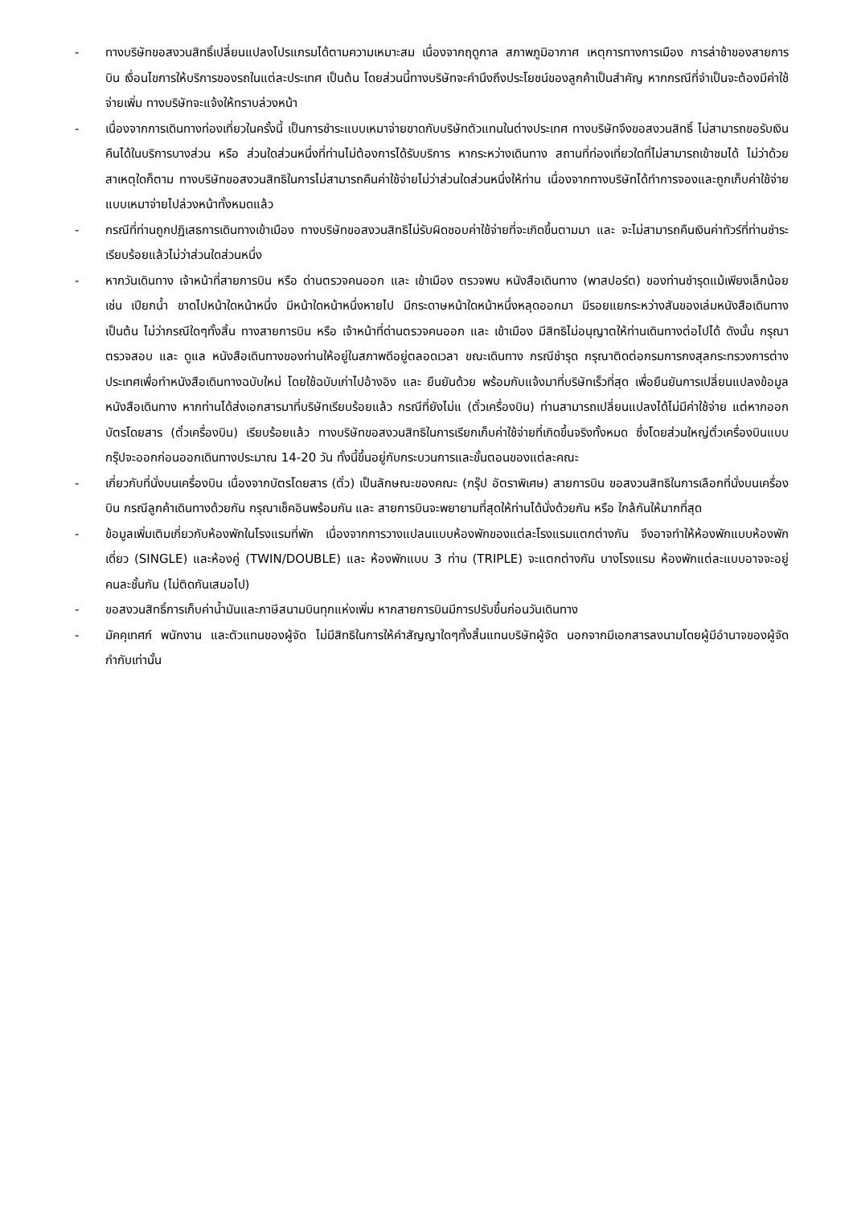- ทางบริษัทขอสงวนสิทธิ์เปลี่ยนแปลงโปรแกรมได้ตามความเหมาะสม เนื่องจากฤดูกาล สภาพภูมิอากาศ เหตุการทางการเมือง การล่าช้าของสายการบิน เงื่อนไขการให้บริการของรถในแต่ละประเทศ เป็นต้น โดยส่วนนี้ทางบริษัทจะคำนึงถึงประโยชน์ของลูกค้าเป็นสำคัญ หากกรณีที่จำเป็นจะต้องมีค่าใช้จ่ายเพิ่ม ทางบริษัทจะแจ้งให้ทราบล่วงหน้า
- เนื่องจากการเดินทางท่องเที่ยวในครั้งนี้ เป็นการชำระแบบเหมาจ่ายขาดกับบริษัทตัวแทนในต่างประเทศ ทางบริษัทจึงขอสงวนสิทธิ์ ไม่สามารถขอรับเงินคืนได้ในบริการบางส่วน หรือ ส่วนใดส่วนหนึ่งที่ท่านไม่ต้องการได้รับบริการ หากระหว่างเดินทาง สถานที่ท่องเที่ยวใดที่ไม่สามารถเข้าชมได้ ไม่ว่าด้วยสาเหตุใดก็ตาม ทางบริษัทขอสงวนสิทธิในการไม่สามารถคืนค่าใช้จ่ายไม่ว่าส่วนใดส่วนหนึ่งให้ท่าน เนื่องจากทางบริษัทได้ทำการจองและถูกเก็บค่าใช้จ่ายแบบเหมาจ่ายไปล่วงหน้าทั้งหมดแล้ว
- กรณีที่ท่านถูกปฏิเสธการเดินทางเข้าเมือง ทางบริษัทขอสงวนสิทธิไม่รับผิดชอบค่าใช้จ่ายที่จะเกิดขึ้นตามมา และ จะไม่สามารถคืนเงินค่าทัวร์ที่ท่านชำระเรียบร้อยแล้วไม่ว่าส่วนใดส่วนหนึ่ง
- หากวันเดินทาง เจ้าหน้าที่สายการบิน หรือ ด่านตรวจคนออก และ เข้าเมือง ตรวจพบ หนังสือเดินทาง (พาสปอร์ต) ของท่านชำรุดแม้เพียงเล็กน้อย เช่น เปียกน้ำ ขาดไปหน้าใดหน้าหนึ่ง มีหน้าใดหน้าหนึ่งหายไป มีกระดาษหน้าใดหน้าหนึ่งหลุดออกมา มีรอยแยกระหว่างสันของเล่มหนังสือเดินทาง เป็นต้น ไม่ว่ากรณีใดๆทั้งสิ้น ทางสายการบิน หรือ เจ้าหน้าที่ด่านตรวจคนออก และ เข้าเมือง มีสิทธิไม่อนุญาตให้ท่านเดินทางต่อไปได้ ดังนั้น กรุณาตรวจสอบ และ ดูแล หนังสือเดินทางของท่านให้อยู่ในสภาพดีอยู่ตลอดเวลา ขณะเดินทาง กรณีชำรุด กรุณาติดต่อกรมการกงสุลกระทรวงการต่างประเทศเพื่อทำหนังสือเดินทางฉบับใหม่ โดยใช้ฉบับเก่าไปอ้างอิง และ ยืนยันด้วย พร้อมกับแจ้งมาที่บริษัทเร็วที่สุด เพื่อยืนยันการเปลี่ยนแปลงข้อมูลหนังสือเดินทาง หากท่านได้ส่งเอกสารมาที่บริษัทเรียบร้อยแล้ว กรณีที่ยังไม่แ (ตั๋วเครื่องบิน) ท่านสามารถเปลี่ยนแปลงได้ไม่มีค่าใช้จ่าย แต่หากออกบัตรโดยสาร (ตั๋วเครื่องบิน) เรียบร้อยแล้ว ทางบริษัทขอสงวนสิทธิในการเรียกเก็บค่าใช้จ่ายที่เกิดขึ้นจริงทั้งหมด ซึ่งโดยส่วนใหญ่ตั๋วเครื่องบินแบบกรุ๊ปจะออกก่อนออกเดินทางประมาณ 14-20 วัน ทั้งนี้ขึ้นอยู่กับกระบวนการและขั้นตอนของแต่ละคณะ
- เกี่ยวกับที่นั่งบนเครื่องบิน เนื่องจากบัตรโดยสาร (ตั๋ว) เป็นลักษณะของคณะ (กรุ๊ป อัตราพิเศษ) สายการบิน ขอสงวนสิทธิในการเลือกที่นั่งบนเครื่องบิน กรณีลูกค้าเดินทางด้วยกัน กรุณาเช็คอินพร้อมกัน และ สายการบินจะพยายามที่สุดให้ท่านได้นั่งด้วยกัน หรือ ใกล้กันให้มากที่สุด
- ข้อมูลเพิ่มเติมเกี่ยวกับห้องพักในโรงแรมที่พัก เนื่องจากการวางแปลนแบบห้องพักของแต่ละโรงแรมแตกต่างกัน จึงอาจทำให้ห้องพักแบบห้องพักเดี่ยว (SINGLE) และห้องคู่ (TWIN/DOUBLE) และ ห้องพักแบบ 3 ท่าน (TRIPLE) จะแตกต่างกัน บางโรงแรม ห้องพักแต่ละแบบอาจจะอยู่คนละชั้นกัน (ไม่ติดกันเสมอไป)
- ขอสงวนสิทธิ์การเก็บค่าน้ำมันและภาษีสนามบินทุกแห่งเพิ่ม หากสายการบินมีการปรับขึ้นก่อนวันเดินทาง
- มัคคุเทศก์ พนักงาน และตัวแทนของผู้จัด ไม่มีสิทธิในการให้คำสัญญาใดๆทั้งสิ้นแทนบริษัทผู้จัด นอกจากมีเอกสารลงนามโดยผู้มีอำนาจของผู้จัดกำกับเท่านั้น